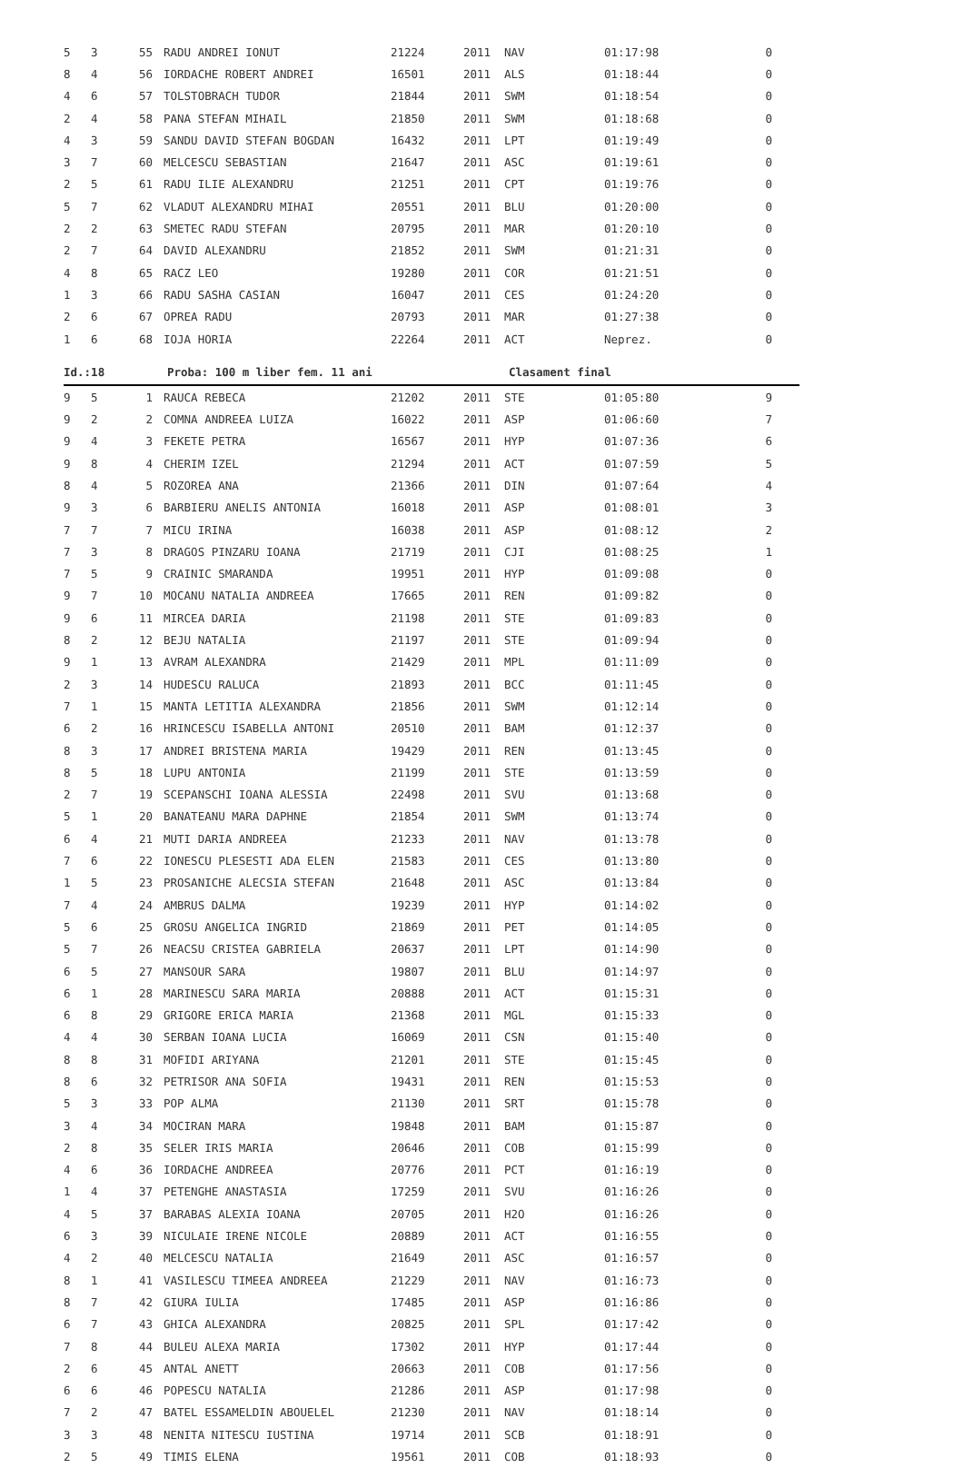| 5 | 3 | 55 | RADU ANDREI IONUT | 21224 | 2011 | NAV | 01:17:98 | 0 |
| 8 | 4 | 56 | IORDACHE ROBERT ANDREI | 16501 | 2011 | ALS | 01:18:44 | 0 |
| 4 | 6 | 57 | TOLSTOBRACH TUDOR | 21844 | 2011 | SWM | 01:18:54 | 0 |
| 2 | 4 | 58 | PANA STEFAN MIHAIL | 21850 | 2011 | SWM | 01:18:68 | 0 |
| 4 | 3 | 59 | SANDU DAVID STEFAN BOGDAN | 16432 | 2011 | LPT | 01:19:49 | 0 |
| 3 | 7 | 60 | MELCESCU SEBASTIAN | 21647 | 2011 | ASC | 01:19:61 | 0 |
| 2 | 5 | 61 | RADU ILIE ALEXANDRU | 21251 | 2011 | CPT | 01:19:76 | 0 |
| 5 | 7 | 62 | VLADUT ALEXANDRU MIHAI | 20551 | 2011 | BLU | 01:20:00 | 0 |
| 2 | 2 | 63 | SMETEC RADU STEFAN | 20795 | 2011 | MAR | 01:20:10 | 0 |
| 2 | 7 | 64 | DAVID ALEXANDRU | 21852 | 2011 | SWM | 01:21:31 | 0 |
| 4 | 8 | 65 | RACZ LEO | 19280 | 2011 | COR | 01:21:51 | 0 |
| 1 | 3 | 66 | RADU SASHA CASIAN | 16047 | 2011 | CES | 01:24:20 | 0 |
| 2 | 6 | 67 | OPREA RADU | 20793 | 2011 | MAR | 01:27:38 | 0 |
| 1 | 6 | 68 | IOJA HORIA | 22264 | 2011 | ACT | Neprez. | 0 |
Id.:18 Proba: 100 m liber fem. 11 ani Clasament final
| 9 | 5 | 1 | RAUCA REBECA | 21202 | 2011 | STE | 01:05:80 | 9 |
| 9 | 2 | 2 | COMNA ANDREEA LUIZA | 16022 | 2011 | ASP | 01:06:60 | 7 |
| 9 | 4 | 3 | FEKETE PETRA | 16567 | 2011 | HYP | 01:07:36 | 6 |
| 9 | 8 | 4 | CHERIM IZEL | 21294 | 2011 | ACT | 01:07:59 | 5 |
| 8 | 4 | 5 | ROZOREA ANA | 21366 | 2011 | DIN | 01:07:64 | 4 |
| 9 | 3 | 6 | BARBIERU ANELIS ANTONIA | 16018 | 2011 | ASP | 01:08:01 | 3 |
| 7 | 7 | 7 | MICU IRINA | 16038 | 2011 | ASP | 01:08:12 | 2 |
| 7 | 3 | 8 | DRAGOS PINZARU IOANA | 21719 | 2011 | CJI | 01:08:25 | 1 |
| 7 | 5 | 9 | CRAINIC SMARANDA | 19951 | 2011 | HYP | 01:09:08 | 0 |
| 9 | 7 | 10 | MOCANU NATALIA ANDREEA | 17665 | 2011 | REN | 01:09:82 | 0 |
| 9 | 6 | 11 | MIRCEA DARIA | 21198 | 2011 | STE | 01:09:83 | 0 |
| 8 | 2 | 12 | BEJU NATALIA | 21197 | 2011 | STE | 01:09:94 | 0 |
| 9 | 1 | 13 | AVRAM ALEXANDRA | 21429 | 2011 | MPL | 01:11:09 | 0 |
| 2 | 3 | 14 | HUDESCU RALUCA | 21893 | 2011 | BCC | 01:11:45 | 0 |
| 7 | 1 | 15 | MANTA LETITIA ALEXANDRA | 21856 | 2011 | SWM | 01:12:14 | 0 |
| 6 | 2 | 16 | HRINCESCU ISABELLA ANTONI | 20510 | 2011 | BAM | 01:12:37 | 0 |
| 8 | 3 | 17 | ANDREI BRISTENA MARIA | 19429 | 2011 | REN | 01:13:45 | 0 |
| 8 | 5 | 18 | LUPU ANTONIA | 21199 | 2011 | STE | 01:13:59 | 0 |
| 2 | 7 | 19 | SCEPANSCHI IOANA ALESSIA | 22498 | 2011 | SVU | 01:13:68 | 0 |
| 5 | 1 | 20 | BANATEANU MARA DAPHNE | 21854 | 2011 | SWM | 01:13:74 | 0 |
| 6 | 4 | 21 | MUTI DARIA ANDREEA | 21233 | 2011 | NAV | 01:13:78 | 0 |
| 7 | 6 | 22 | IONESCU PLESESTI ADA ELEN | 21583 | 2011 | CES | 01:13:80 | 0 |
| 1 | 5 | 23 | PROSANICHE ALECSIA STEFAN | 21648 | 2011 | ASC | 01:13:84 | 0 |
| 7 | 4 | 24 | AMBRUS DALMA | 19239 | 2011 | HYP | 01:14:02 | 0 |
| 5 | 6 | 25 | GROSU ANGELICA INGRID | 21869 | 2011 | PET | 01:14:05 | 0 |
| 5 | 7 | 26 | NEACSU CRISTEA GABRIELA | 20637 | 2011 | LPT | 01:14:90 | 0 |
| 6 | 5 | 27 | MANSOUR SARA | 19807 | 2011 | BLU | 01:14:97 | 0 |
| 6 | 1 | 28 | MARINESCU SARA MARIA | 20888 | 2011 | ACT | 01:15:31 | 0 |
| 6 | 8 | 29 | GRIGORE ERICA MARIA | 21368 | 2011 | MGL | 01:15:33 | 0 |
| 4 | 4 | 30 | SERBAN IOANA LUCIA | 16069 | 2011 | CSN | 01:15:40 | 0 |
| 8 | 8 | 31 | MOFIDI ARIYANA | 21201 | 2011 | STE | 01:15:45 | 0 |
| 8 | 6 | 32 | PETRISOR ANA SOFIA | 19431 | 2011 | REN | 01:15:53 | 0 |
| 5 | 3 | 33 | POP ALMA | 21130 | 2011 | SRT | 01:15:78 | 0 |
| 3 | 4 | 34 | MOCIRAN MARA | 19848 | 2011 | BAM | 01:15:87 | 0 |
| 2 | 8 | 35 | SELER IRIS MARIA | 20646 | 2011 | COB | 01:15:99 | 0 |
| 4 | 6 | 36 | IORDACHE ANDREEA | 20776 | 2011 | PCT | 01:16:19 | 0 |
| 1 | 4 | 37 | PETENGHE ANASTASIA | 17259 | 2011 | SVU | 01:16:26 | 0 |
| 4 | 5 | 37 | BARABAS ALEXIA IOANA | 20705 | 2011 | H2O | 01:16:26 | 0 |
| 6 | 3 | 39 | NICULAIE IRENE NICOLE | 20889 | 2011 | ACT | 01:16:55 | 0 |
| 4 | 2 | 40 | MELCESCU NATALIA | 21649 | 2011 | ASC | 01:16:57 | 0 |
| 8 | 1 | 41 | VASILESCU TIMEEA ANDREEA | 21229 | 2011 | NAV | 01:16:73 | 0 |
| 8 | 7 | 42 | GIURA IULIA | 17485 | 2011 | ASP | 01:16:86 | 0 |
| 6 | 7 | 43 | GHICA ALEXANDRA | 20825 | 2011 | SPL | 01:17:42 | 0 |
| 7 | 8 | 44 | BULEU ALEXA MARIA | 17302 | 2011 | HYP | 01:17:44 | 0 |
| 2 | 6 | 45 | ANTAL ANETT | 20663 | 2011 | COB | 01:17:56 | 0 |
| 6 | 6 | 46 | POPESCU NATALIA | 21286 | 2011 | ASP | 01:17:98 | 0 |
| 7 | 2 | 47 | BATEL ESSAMELDIN ABOUELEL | 21230 | 2011 | NAV | 01:18:14 | 0 |
| 3 | 3 | 48 | NENITA NITESCU IUSTINA | 19714 | 2011 | SCB | 01:18:91 | 0 |
| 2 | 5 | 49 | TIMIS ELENA | 19561 | 2011 | COB | 01:18:93 | 0 |